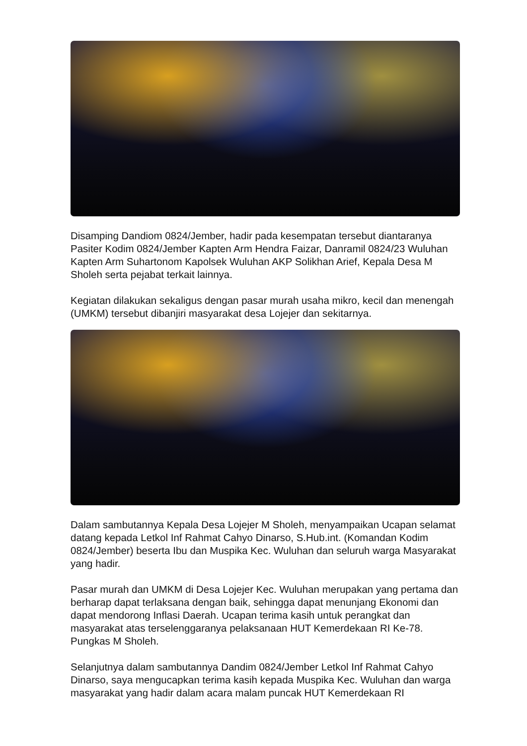Disamping Dandiom 0824/Jember, hadir pada kesempatan tersebut diantaranya Pasiter Kodim 0824/Jember Kapten Arm Hendra Faizar, Danramil 0824/23 Wuluhan Kapten Arm Suhartonom Kapolsek Wuluhan AKP Solikhan Arief, Kepala Desa M Sholeh serta pejabat terkait lainnya.
Kegiatan dilakukan sekaligus dengan pasar murah usaha mikro, kecil dan menengah (UMKM) tersebut dibanjiri masyarakat desa Lojejer dan sekitarnya.
Dalam sambutannya Kepala Desa Lojejer M Sholeh, menyampaikan Ucapan selamat datang kepada Letkol Inf Rahmat Cahyo Dinarso, S.Hub.int. (Komandan Kodim 0824/Jember) beserta Ibu dan Muspika Kec. Wuluhan dan seluruh warga Masyarakat yang hadir.
Pasar murah dan UMKM di Desa Lojejer Kec. Wuluhan merupakan yang pertama dan berharap dapat terlaksana dengan baik, sehingga dapat menunjang Ekonomi dan dapat mendorong Inflasi Daerah. Ucapan terima kasih untuk perangkat dan masyarakat atas terselenggaranya pelaksanaan HUT Kemerdekaan RI Ke-78. Pungkas M Sholeh.
Selanjutnya dalam sambutannya Dandim 0824/Jember Letkol Inf Rahmat Cahyo Dinarso, saya mengucapkan terima kasih kepada Muspika Kec. Wuluhan dan warga masyarakat yang hadir dalam acara malam puncak HUT Kemerdekaan RI